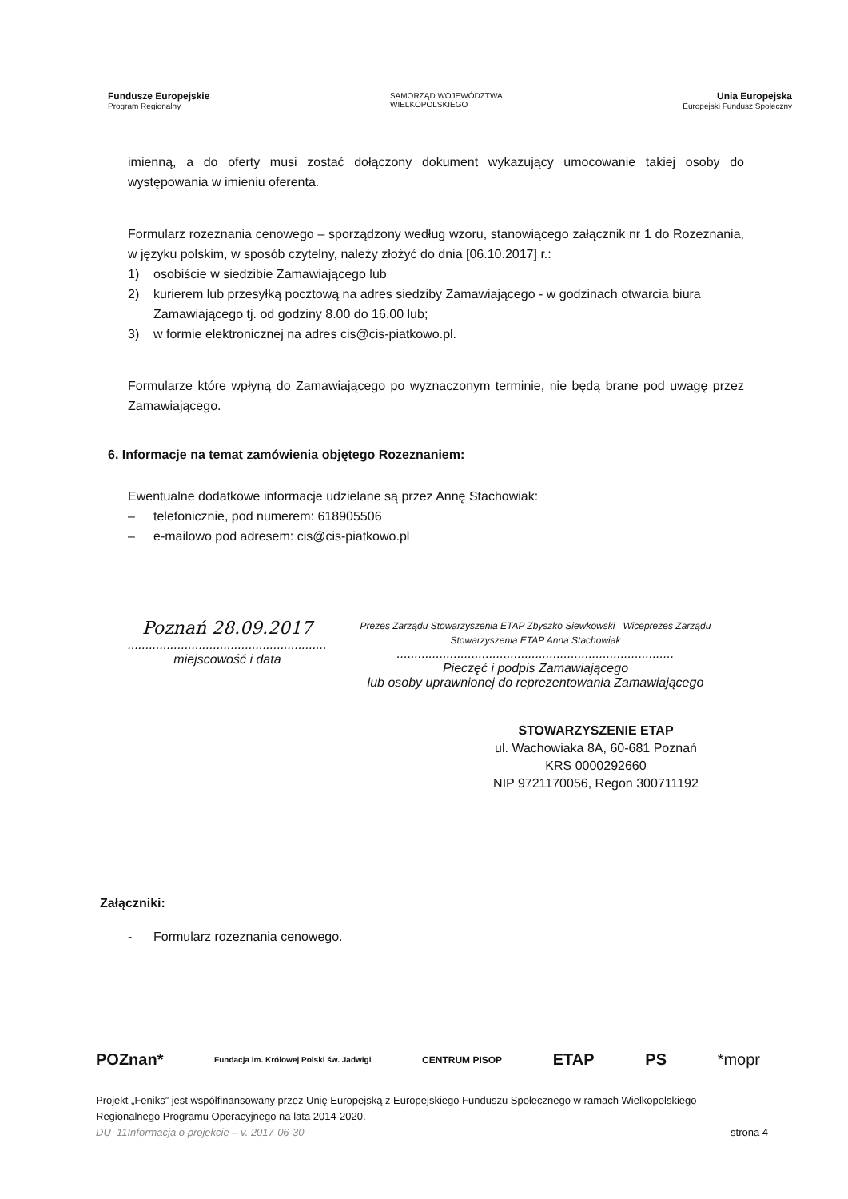Fundusze Europejskie
Program Regionalny
SAMORZĄD WOJEWÓDZTWA
WIELKOPOLSKIEGO
Unia Europejska
Europejski Fundusz Społeczny
imienną, a do oferty musi zostać dołączony dokument wykazujący umocowanie takiej osoby do występowania w imieniu oferenta.
Formularz rozeznania cenowego – sporządzony według wzoru, stanowiącego załącznik nr 1 do Rozeznania, w języku polskim, w sposób czytelny, należy złożyć do dnia [06.10.2017] r.:
1) osobiście w siedzibie Zamawiającego lub
2) kurierem lub przesyłką pocztową na adres siedziby Zamawiającego - w godzinach otwarcia biura Zamawiającego tj. od godziny 8.00 do 16.00 lub;
3) w formie elektronicznej na adres cis@cis-piatkowo.pl.
Formularze które wpłyną do Zamawiającego po wyznaczonym terminie, nie będą brane pod uwagę przez Zamawiającego.
6. Informacje na temat zamówienia objętego Rozeznaniem:
Ewentualne dodatkowe informacje udzielane są przez Annę Stachowiak:
– telefonicznie, pod numerem: 618905506
– e-mailowo pod adresem: cis@cis-piatkowo.pl
Poznań 28.09.2017
........................................................
miejscowość i data
Prezes Zarządu Stowarzyszenia ETAP Zbyszko Siewkowski Wiceprezes Zarządu Stowarzyszenia ETAP Anna Stachowiak
..............................................................................
Pieczęć i podpis Zamawiającego
lub osoby uprawnionej do reprezentowania Zamawiającego
STOWARZYSZENIE ETAP
ul. Wachowiaka 8A, 60-681 Poznań
KRS 0000292660
NIP 9721170056, Regon 300711192
Załączniki:
- Formularz rozeznania cenowego.
POZnan* Fundacja im. Królowej Polski św. Jadwigi CENTRUM PISOP ETAP PS *mopr
Projekt „Feniks” jest współfinansowany przez Unię Europejską z Europejskiego Funduszu Społecznego w ramach Wielkopolskiego Regionalnego Programu Operacyjnego na lata 2014-2020.
DU_11Informacja o projekcie – v. 2017-06-30 strona 4